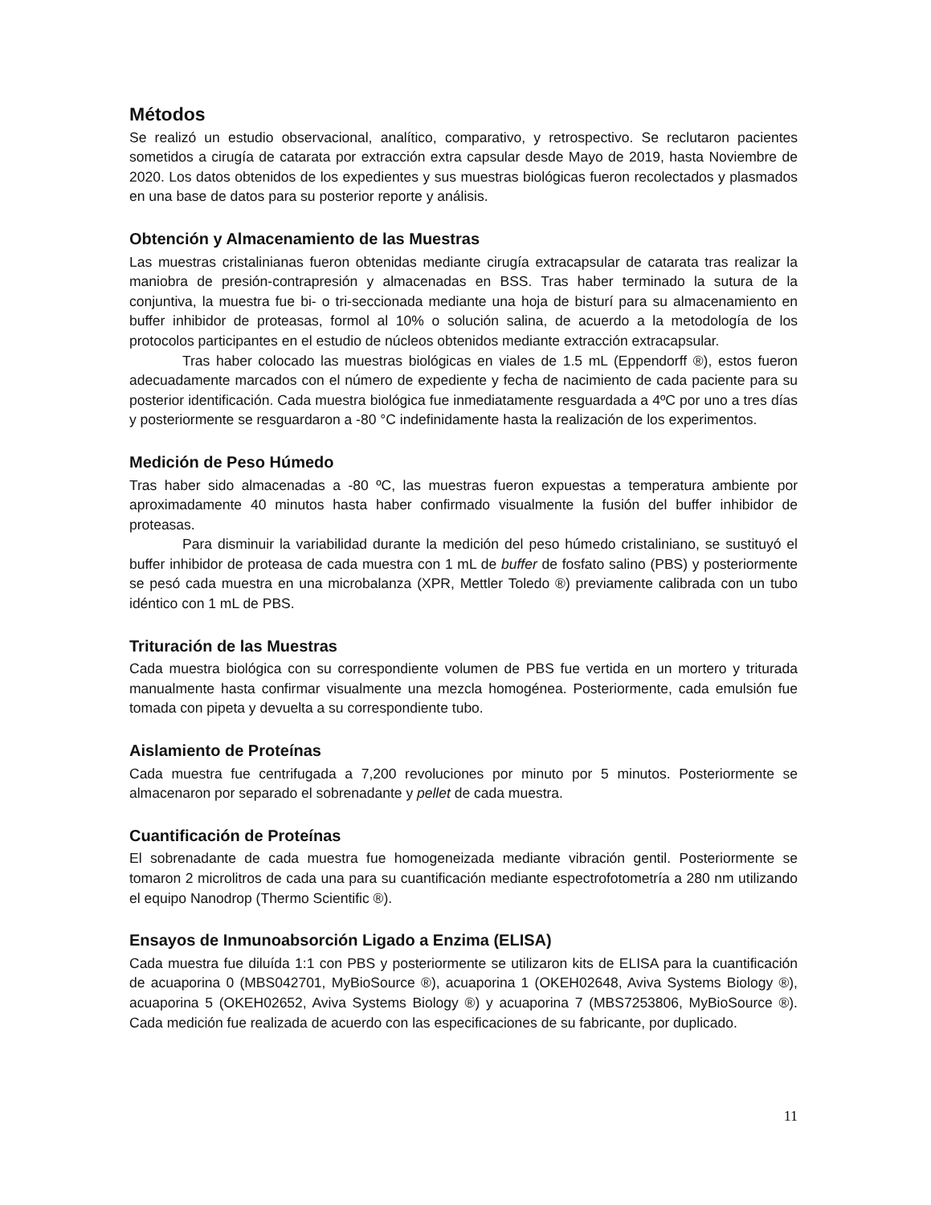Métodos
Se realizó un estudio observacional, analítico, comparativo, y retrospectivo. Se reclutaron pacientes sometidos a cirugía de catarata por extracción extra capsular desde Mayo de 2019, hasta Noviembre de 2020. Los datos obtenidos de los expedientes y sus muestras biológicas fueron recolectados y plasmados en una base de datos para su posterior reporte y análisis.
Obtención y Almacenamiento de las Muestras
Las muestras cristalinianas fueron obtenidas mediante cirugía extracapsular de catarata tras realizar la maniobra de presión-contrapresión y almacenadas en BSS. Tras haber terminado la sutura de la conjuntiva, la muestra fue bi- o tri-seccionada mediante una hoja de bisturí para su almacenamiento en buffer inhibidor de proteasas, formol al 10% o solución salina, de acuerdo a la metodología de los protocolos participantes en el estudio de núcleos obtenidos mediante extracción extracapsular.
Tras haber colocado las muestras biológicas en viales de 1.5 mL (Eppendorff ®), estos fueron adecuadamente marcados con el número de expediente y fecha de nacimiento de cada paciente para su posterior identificación. Cada muestra biológica fue inmediatamente resguardada a 4ºC por uno a tres días y posteriormente se resguardaron a -80 °C indefinidamente hasta la realización de los experimentos.
Medición de Peso Húmedo
Tras haber sido almacenadas a -80 ºC, las muestras fueron expuestas a temperatura ambiente por aproximadamente 40 minutos hasta haber confirmado visualmente la fusión del buffer inhibidor de proteasas.
Para disminuir la variabilidad durante la medición del peso húmedo cristaliniano, se sustituyó el buffer inhibidor de proteasa de cada muestra con 1 mL de buffer de fosfato salino (PBS) y posteriormente se pesó cada muestra en una microbalanza (XPR, Mettler Toledo ®) previamente calibrada con un tubo idéntico con 1 mL de PBS.
Trituración de las Muestras
Cada muestra biológica con su correspondiente volumen de PBS fue vertida en un mortero y triturada manualmente hasta confirmar visualmente una mezcla homogénea. Posteriormente, cada emulsión fue tomada con pipeta y devuelta a su correspondiente tubo.
Aislamiento de Proteínas
Cada muestra fue centrifugada a 7,200 revoluciones por minuto por 5 minutos. Posteriormente se almacenaron por separado el sobrenadante y pellet de cada muestra.
Cuantificación de Proteínas
El sobrenadante de cada muestra fue homogeneizada mediante vibración gentil. Posteriormente se tomaron 2 microlitros de cada una para su cuantificación mediante espectrofotometría a 280 nm utilizando el equipo Nanodrop (Thermo Scientific ®).
Ensayos de Inmunoabsorción Ligado a Enzima (ELISA)
Cada muestra fue diluída 1:1 con PBS y posteriormente se utilizaron kits de ELISA para la cuantificación de acuaporina 0 (MBS042701, MyBioSource ®), acuaporina 1 (OKEH02648, Aviva Systems Biology ®), acuaporina 5 (OKEH02652, Aviva Systems Biology ®) y acuaporina 7 (MBS7253806, MyBioSource ®). Cada medición fue realizada de acuerdo con las especificaciones de su fabricante, por duplicado.
11